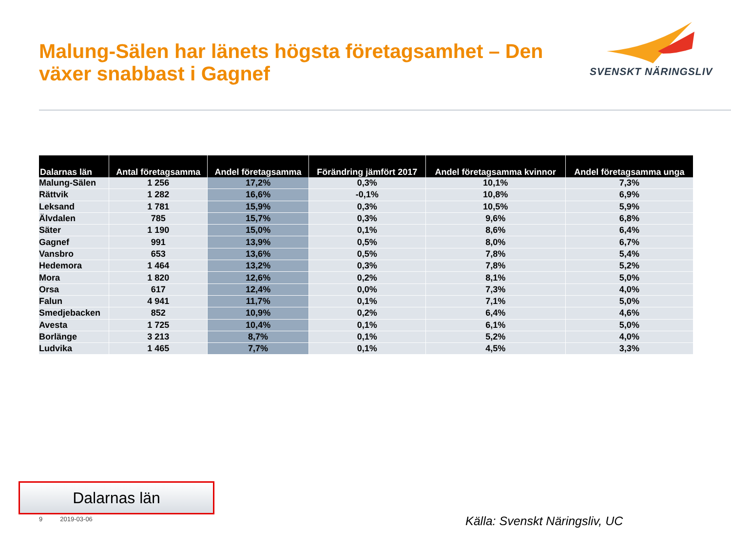Malung-Sälen har länets högsta företagsamhet – Den växer snabbast i Gagnef
SVENSKT NÄRINGSLIV
| Dalarnas län | Antal företagsamma | Andel företagsamma | Förändring jämfört 2017 | Andel företagsamma kvinnor | Andel företagsamma unga |
| --- | --- | --- | --- | --- | --- |
| Malung-Sälen | 1 256 | 17,2% | 0,3% | 10,1% | 7,3% |
| Rättvik | 1 282 | 16,6% | -0,1% | 10,8% | 6,9% |
| Leksand | 1 781 | 15,9% | 0,3% | 10,5% | 5,9% |
| Älvdalen | 785 | 15,7% | 0,3% | 9,6% | 6,8% |
| Säter | 1 190 | 15,0% | 0,1% | 8,6% | 6,4% |
| Gagnef | 991 | 13,9% | 0,5% | 8,0% | 6,7% |
| Vansbro | 653 | 13,6% | 0,5% | 7,8% | 5,4% |
| Hedemora | 1 464 | 13,2% | 0,3% | 7,8% | 5,2% |
| Mora | 1 820 | 12,6% | 0,2% | 8,1% | 5,0% |
| Orsa | 617 | 12,4% | 0,0% | 7,3% | 4,0% |
| Falun | 4 941 | 11,7% | 0,1% | 7,1% | 5,0% |
| Smedjebacken | 852 | 10,9% | 0,2% | 6,4% | 4,6% |
| Avesta | 1 725 | 10,4% | 0,1% | 6,1% | 5,0% |
| Borlänge | 3 213 | 8,7% | 0,1% | 5,2% | 4,0% |
| Ludvika | 1 465 | 7,7% | 0,1% | 4,5% | 3,3% |
Dalarnas län
9 2019-03-06 Källa: Svenskt Näringsliv, UC